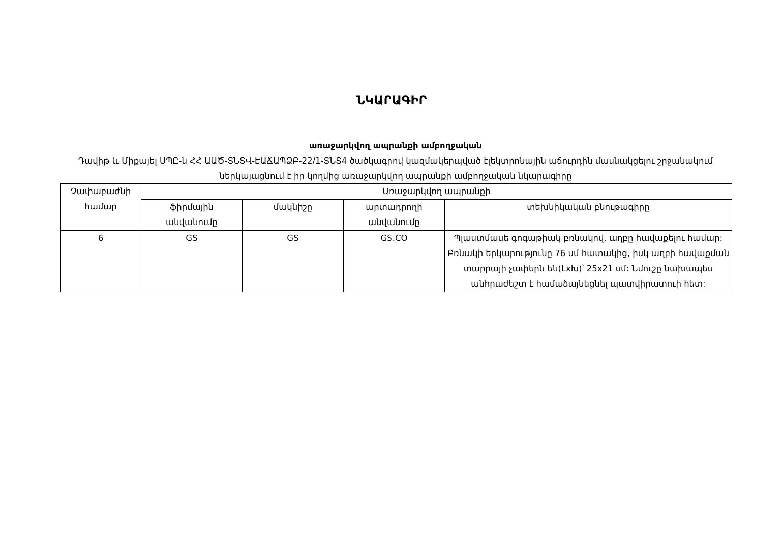ՆԿԱՐԱԳԻՐ
առաջարկվող ապրանքի ամբողջական
Դավիթ և Միքայել ՍՊԸ-ն ՀՀ ԱԱԾ-ՏՆՏՎ-ԷԱՃԱՊՁԲ-22/1-ՏՆՏ4 ծածկագրով կազմակերպված էլեկտրոնային աճուրդին մասնակցելու շրջանակում ներկայացնում է իր կողմից առաջարկվող ապրանքի ամբողջական նկարագիրը
| Չափաբաժնի համար | Առաջարկվող ապրանքի | | | |
| --- | --- | --- | --- | --- |
| | ֆիրմային անվանումը | մակնիշը | արտադրողի անվանումը | տեխնիկական բնութագիրը |
| 6 | GS | GS | GS.CO | Պլաստմասե գոգաթիակ բռնակով, աղբը հավաքելու համար: Բռնակի երկարությունը 76 սմ հատակից, իսկ աղբի հավաքման տարրայի չափերն են(LxԽ)՝ 25x21 սմ: Նմուշը նախապես անհրաժեշտ է համաձայնեցնել պատվիրատուի հետ: |